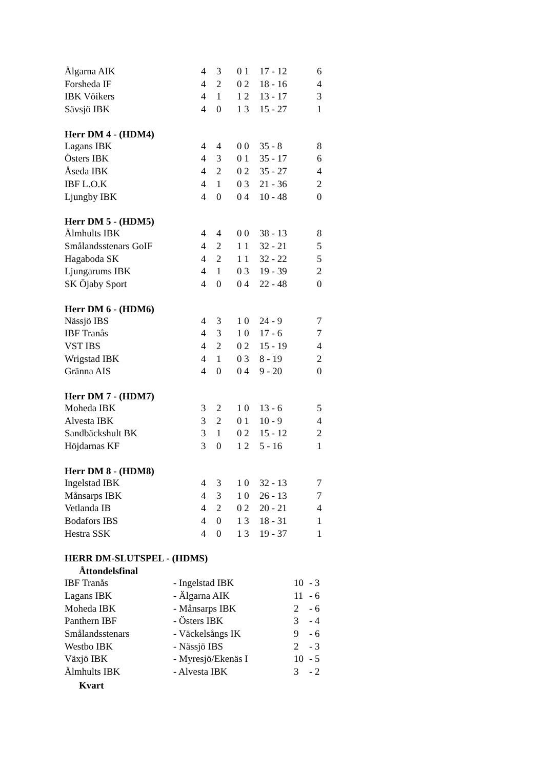| Älgarna AIK | 4 | 3 | 0 1 | 17 - 12 | 6 |
| Forsheda IF | 4 | 2 | 0 2 | 18 - 16 | 4 |
| IBK Vöikers | 4 | 1 | 1 2 | 13 - 17 | 3 |
| Sävsjö IBK | 4 | 0 | 1 3 | 15 - 27 | 1 |
Herr DM 4 - (HDM4)
| Lagans IBK | 4 | 4 | 0 0 | 35 - 8 | 8 |
| Östers IBK | 4 | 3 | 0 1 | 35 - 17 | 6 |
| Åseda IBK | 4 | 2 | 0 2 | 35 - 27 | 4 |
| IBF L.O.K | 4 | 1 | 0 3 | 21 - 36 | 2 |
| Ljungby IBK | 4 | 0 | 0 4 | 10 - 48 | 0 |
Herr DM 5 - (HDM5)
| Älmhults IBK | 4 | 4 | 0 0 | 38 - 13 | 8 |
| Smålandsstenars GoIF | 4 | 2 | 1 1 | 32 - 21 | 5 |
| Hagaboda SK | 4 | 2 | 1 1 | 32 - 22 | 5 |
| Ljungarums IBK | 4 | 1 | 0 3 | 19 - 39 | 2 |
| SK Öjaby Sport | 4 | 0 | 0 4 | 22 - 48 | 0 |
Herr DM 6 - (HDM6)
| Nässjö IBS | 4 | 3 | 1 0 | 24 - 9 | 7 |
| IBF Tranås | 4 | 3 | 1 0 | 17 - 6 | 7 |
| VST IBS | 4 | 2 | 0 2 | 15 - 19 | 4 |
| Wrigstad IBK | 4 | 1 | 0 3 | 8 - 19 | 2 |
| Gränna AIS | 4 | 0 | 0 4 | 9 - 20 | 0 |
Herr DM 7 - (HDM7)
| Moheda IBK | 3 | 2 | 1 0 | 13 - 6 | 5 |
| Alvesta IBK | 3 | 2 | 0 1 | 10 - 9 | 4 |
| Sandbäckshult BK | 3 | 1 | 0 2 | 15 - 12 | 2 |
| Höjdarnas KF | 3 | 0 | 1 2 | 5 - 16 | 1 |
Herr DM 8 - (HDM8)
| Ingelstad IBK | 4 | 3 | 1 0 | 32 - 13 | 7 |
| Månsarps IBK | 4 | 3 | 1 0 | 26 - 13 | 7 |
| Vetlanda IB | 4 | 2 | 0 2 | 20 - 21 | 4 |
| Bodafors IBS | 4 | 0 | 1 3 | 18 - 31 | 1 |
| Hestra SSK | 4 | 0 | 1 3 | 19 - 37 | 1 |
HERR DM-SLUTSPEL - (HDMS)
Åttondelsfinal
| IBF Tranås | - Ingelstad IBK | 10 | - 3 |
| Lagans IBK | - Älgarna AIK | 11 | - 6 |
| Moheda IBK | - Månsarps IBK | 2 | - 6 |
| Panthern IBF | - Östers IBK | 3 | - 4 |
| Smålandsstenars | - Väckelsångs IK | 9 | - 6 |
| Westbo IBK | - Nässjö IBS | 2 | - 3 |
| Växjö IBK | - Myresjö/Ekenäs I | 10 | - 5 |
| Älmhults IBK | - Alvesta IBK | 3 | - 2 |
Kvart